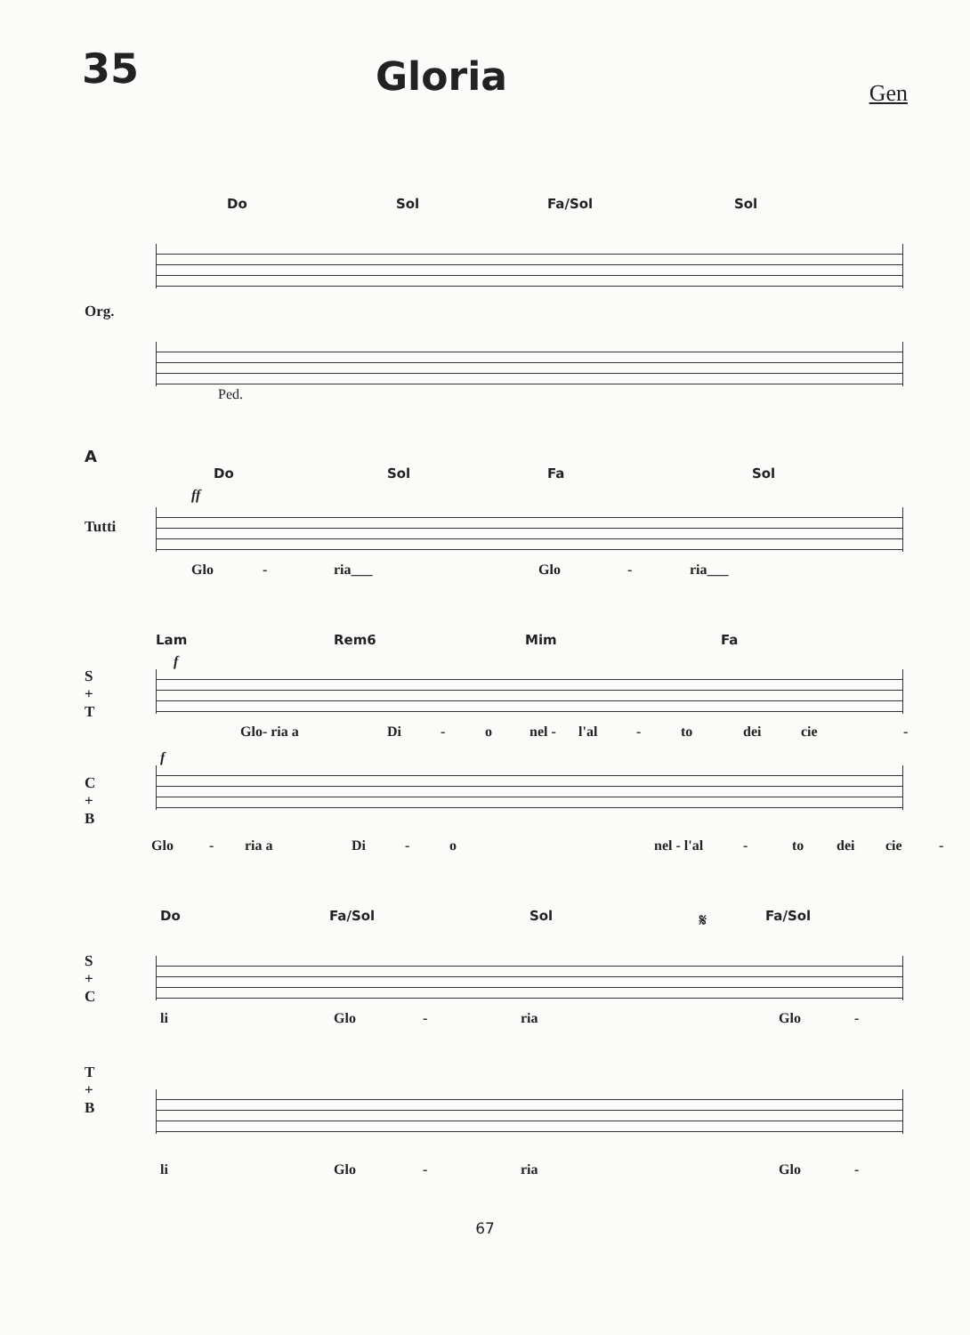35
Gloria
Gen
Do Sol Fa/Sol Sol
Org.
Ped.
A
Do Sol Fa Sol
Tutti
ff
Glo - ria___ Glo - ria___
Lam Rem6 Mim Fa
S
+
T
f
Glo- ria a Di - o nel - l'al - to dei cie -
C
+
B
f
Glo - ria a Di - o nel - l'al - to dei cie -
Do Fa/Sol Sol 𝄋 Fa/Sol
S
+
C
li Glo - ria Glo -
T
+
B
li Glo - ria Glo -
67